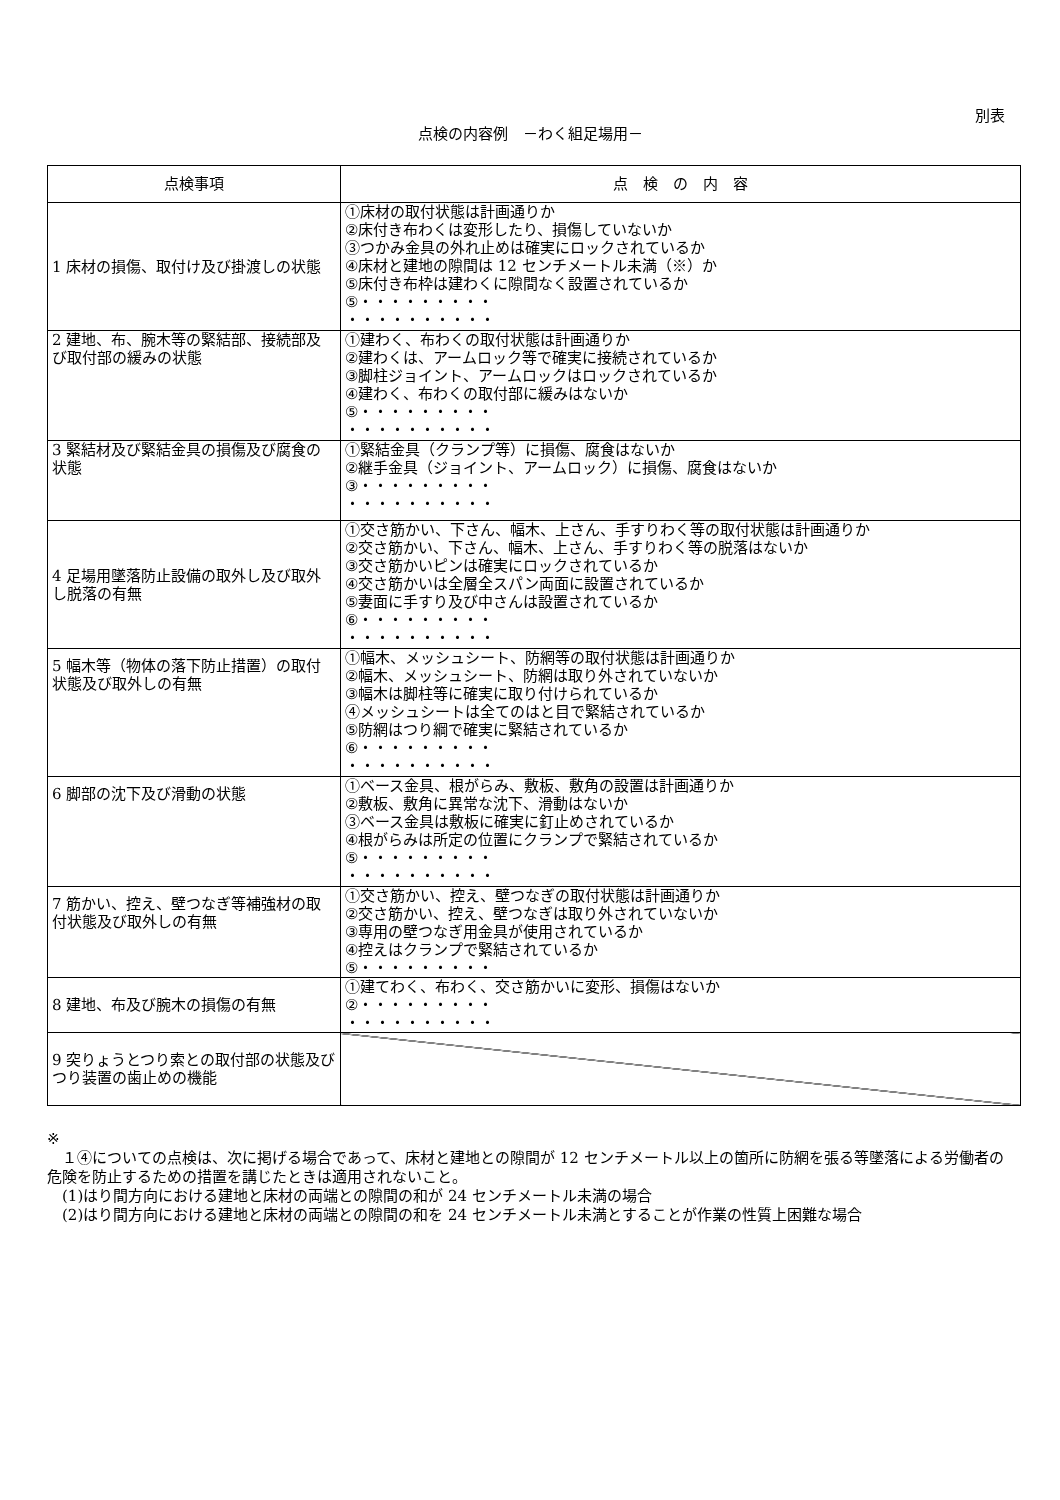別表
点検の内容例　－わく組足場用－
| 点検事項 | 点 検 の 内 容 |
| --- | --- |
| 1 床材の損傷、取付け及び掛渡しの状態 | ①床材の取付状態は計画通りか ②床付き布わくは変形したり、損傷していないか ③つかみ金具の外れ止めは確実にロックされているか ④床材と建地の隙間は 12 センチメートル未満（※）か ⑤床付き布枠は建わくに隙間なく設置されているか ⑤・・・・・・・・・ ・・・・・・・・・・ |
| 2 建地、布、腕木等の緊結部、接続部及び取付部の緩みの状態 | ①建わく、布わくの取付状態は計画通りか ②建わくは、アームロック等で確実に接続されているか ③脚柱ジョイント、アームロックはロックされているか ④建わく、布わくの取付部に緩みはないか ⑤・・・・・・・・・ ・・・・・・・・・・ |
| 3 緊結材及び緊結金具の損傷及び腐食の状態 | ①緊結金具（クランプ等）に損傷、腐食はないか ②継手金具（ジョイント、アームロック）に損傷、腐食はないか ③・・・・・・・・・ ・・・・・・・・・・ |
| 4 足場用墜落防止設備の取外し及び取外し脱落の有無 | ①交さ筋かい、下さん、幅木、上さん、手すりわく等の取付状態は計画通りか ②交さ筋かい、下さん、幅木、上さん、手すりわく等の脱落はないか ③交さ筋かいピンは確実にロックされているか ④交さ筋かいは全層全スパン両面に設置されているか ⑤妻面に手すり及び中さんは設置されているか ⑥・・・・・・・・・ ・・・・・・・・・・ |
| 5 幅木等（物体の落下防止措置）の取付状態及び取外しの有無 | ①幅木、メッシュシート、防網等の取付状態は計画通りか ②幅木、メッシュシート、防網は取り外されていないか ③幅木は脚柱等に確実に取り付けられているか ④メッシュシートは全てのはと目で緊結されているか ⑤防網はつり綱で確実に緊結されているか ⑥・・・・・・・・・ ・・・・・・・・・・ |
| 6 脚部の沈下及び滑動の状態 | ①ベース金具、根がらみ、敷板、敷角の設置は計画通りか ②敷板、敷角に異常な沈下、滑動はないか ③ベース金具は敷板に確実に釘止めされているか ④根がらみは所定の位置にクランプで緊結されているか ⑤・・・・・・・・・ ・・・・・・・・・・ |
| 7 筋かい、控え、壁つなぎ等補強材の取付状態及び取外しの有無 | ①交さ筋かい、控え、壁つなぎの取付状態は計画通りか ②交さ筋かい、控え、壁つなぎは取り外されていないか ③専用の壁つなぎ用金具が使用されているか ④控えはクランプで緊結されているか ⑤・・・・・・・・・ |
| 8 建地、布及び腕木の損傷の有無 | ①建てわく、布わく、交さ筋かいに変形、損傷はないか ②・・・・・・・・・ ・・・・・・・・・・ |
| 9 突りょうとつり索との取付部の状態及びつり装置の歯止めの機能 | |
※
　１④についての点検は、次に掲げる場合であって、床材と建地との隙間が 12 センチメートル以上の箇所に防網を張る等墜落による労働者の危険を防止するための措置を講じたときは適用されないこと。
　(1)はり間方向における建地と床材の両端との隙間の和が 24 センチメートル未満の場合
　(2)はり間方向における建地と床材の両端との隙間の和を 24 センチメートル未満とすることが作業の性質上困難な場合